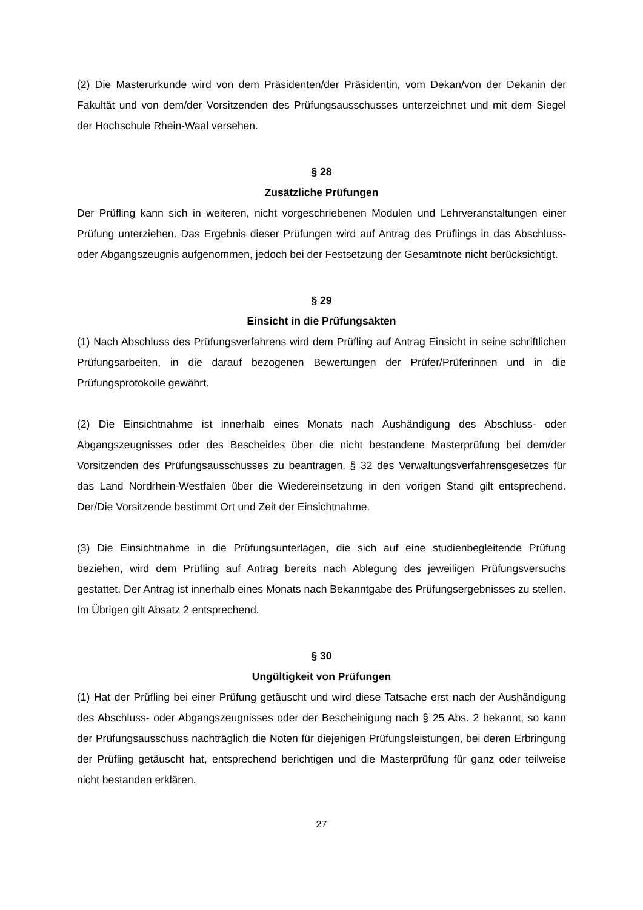(2) Die Masterurkunde wird von dem Präsidenten/der Präsidentin, vom Dekan/von der Dekanin der Fakultät und von dem/der Vorsitzenden des Prüfungsausschusses unterzeichnet und mit dem Siegel der Hochschule Rhein-Waal versehen.
§ 28
Zusätzliche Prüfungen
Der Prüfling kann sich in weiteren, nicht vorgeschriebenen Modulen und Lehrveranstaltungen einer Prüfung unterziehen. Das Ergebnis dieser Prüfungen wird auf Antrag des Prüflings in das Abschluss- oder Abgangszeugnis aufgenommen, jedoch bei der Festsetzung der Gesamtnote nicht berücksichtigt.
§ 29
Einsicht in die Prüfungsakten
(1) Nach Abschluss des Prüfungsverfahrens wird dem Prüfling auf Antrag Einsicht in seine schriftlichen Prüfungsarbeiten, in die darauf bezogenen Bewertungen der Prüfer/Prüferinnen und in die Prüfungsprotokolle gewährt.
(2) Die Einsichtnahme ist innerhalb eines Monats nach Aushändigung des Abschluss- oder Abgangszeugnisses oder des Bescheides über die nicht bestandene Masterprüfung bei dem/der Vorsitzenden des Prüfungsausschusses zu beantragen. § 32 des Verwaltungsverfahrensgesetzes für das Land Nordrhein-Westfalen über die Wiedereinsetzung in den vorigen Stand gilt entsprechend. Der/Die Vorsitzende bestimmt Ort und Zeit der Einsichtnahme.
(3) Die Einsichtnahme in die Prüfungsunterlagen, die sich auf eine studienbegleitende Prüfung beziehen, wird dem Prüfling auf Antrag bereits nach Ablegung des jeweiligen Prüfungsversuchs gestattet. Der Antrag ist innerhalb eines Monats nach Bekanntgabe des Prüfungsergebnisses zu stellen. Im Übrigen gilt Absatz 2 entsprechend.
§ 30
Ungültigkeit von Prüfungen
(1) Hat der Prüfling bei einer Prüfung getäuscht und wird diese Tatsache erst nach der Aushändigung des Abschluss- oder Abgangszeugnisses oder der Bescheinigung nach § 25 Abs. 2 bekannt, so kann der Prüfungsausschuss nachträglich die Noten für diejenigen Prüfungsleistungen, bei deren Erbringung der Prüfling getäuscht hat, entsprechend berichtigen und die Masterprüfung für ganz oder teilweise nicht bestanden erklären.
27